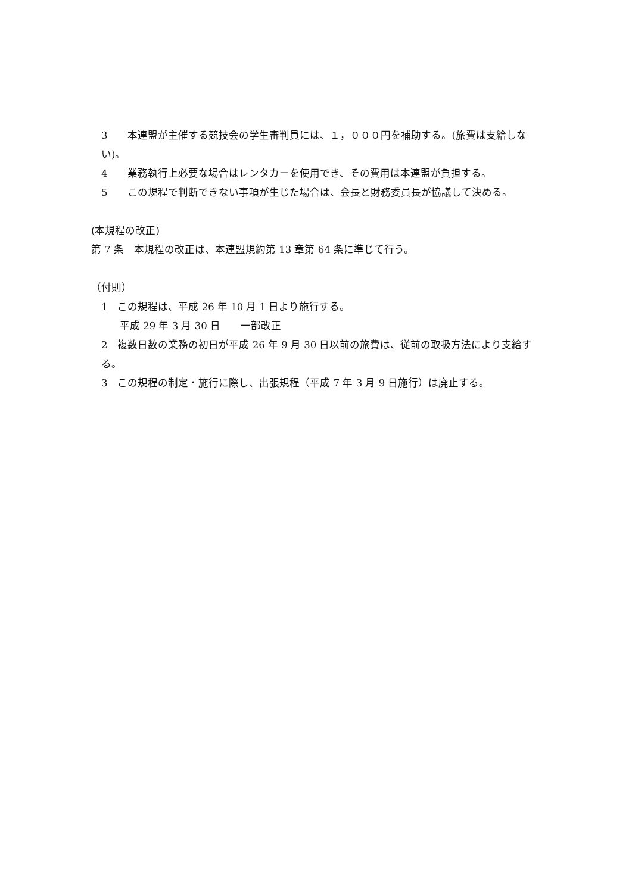3　　本連盟が主催する競技会の学生審判員には、１，０００円を補助する。(旅費は支給しない)。
4　　業務執行上必要な場合はレンタカーを使用でき、その費用は本連盟が負担する。
5　　この規程で判断できない事項が生じた場合は、会長と財務委員長が協議して決める。
(本規程の改正)
第 7 条　本規程の改正は、本連盟規約第 13 章第 64 条に準じて行う。
（付則）
1　この規程は、平成 26 年 10 月 1 日より施行する。
平成 29 年 3 月 30 日　　一部改正
2　複数日数の業務の初日が平成 26 年 9 月 30 日以前の旅費は、従前の取扱方法により支給する。
3　この規程の制定・施行に際し、出張規程（平成 7 年 3 月 9 日施行）は廃止する。